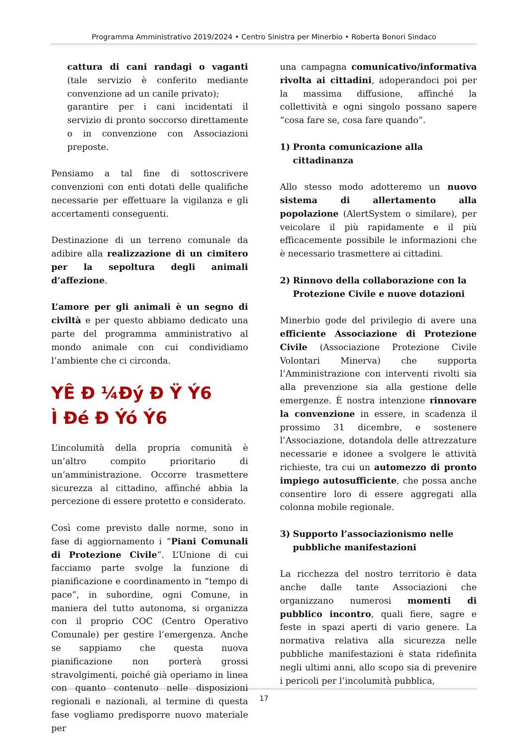Programma Amministrativo 2019/2024 • Centro Sinistra per Minerbio • Roberta Bonori Sindaco
cattura di cani randagi o vaganti (tale servizio è conferito mediante convenzione ad un canile privato);
garantire per i cani incidentati il servizio di pronto soccorso direttamente o in convenzione con Associazioni preposte.
Pensiamo a tal fine di sottoscrivere convenzioni con enti dotati delle qualifiche necessarie per effettuare la vigilanza e gli accertamenti conseguenti.
Destinazione di un terreno comunale da adibire alla realizzazione di un cimitero per la sepoltura degli animali d’affezione.
L’amore per gli animali è un segno di civiltà e per questo abbiamo dedicato una parte del programma amministrativo al mondo animale con cui condividiamo l’ambiente che ci circonda.
YÊ Đ ¼Đý Đ Ÿ Ý6
Ì Đé Đ Ýó Ý6
L’incolumità della propria comunità è un’altro compito prioritario di un’amministrazione. Occorre trasmettere sicurezza al cittadino, affinché abbia la percezione di essere protetto e considerato.
Così come previsto dalle norme, sono in fase di aggiornamento i “Piani Comunali di Protezione Civile”. L’Unione di cui facciamo parte svolge la funzione di pianificazione e coordinamento in “tempo di pace”, in subordine, ogni Comune, in maniera del tutto autonoma, si organizza con il proprio COC (Centro Operativo Comunale) per gestire l’emergenza. Anche se sappiamo che questa nuova pianificazione non porterà grossi stravolgimenti, poiché già operiamo in linea con quanto contenuto nelle disposizioni regionali e nazionali, al termine di questa fase vogliamo predisporre nuovo materiale per
una campagna comunicativo/informativa rivolta ai cittadini, adoperandoci poi per la massima diffusione, affinché la collettività e ogni singolo possano sapere “cosa fare se, cosa fare quando”.
1) Pronta comunicazione alla cittadinanza
Allo stesso modo adotteremo un nuovo sistema di allertamento alla popolazione (AlertSystem o similare), per veicolare il più rapidamente e il più efficacemente possibile le informazioni che è necessario trasmettere ai cittadini.
2) Rinnovo della collaborazione con la Protezione Civile e nuove dotazioni
Minerbio gode del privilegio di avere una efficiente Associazione di Protezione Civile (Associazione Protezione Civile Volontari Minerva) che supporta l’Amministrazione con interventi rivolti sia alla prevenzione sia alla gestione delle emergenze. È nostra intenzione rinnovare la convenzione in essere, in scadenza il prossimo 31 dicembre, e sostenere l’Associazione, dotandola delle attrezzature necessarie e idonee a svolgere le attività richieste, tra cui un automezzo di pronto impiego autosufficiente, che possa anche consentire loro di essere aggregati alla colonna mobile regionale.
3) Supporto l’associazionismo nelle pubbliche manifestazioni
La ricchezza del nostro territorio è data anche dalle tante Associazioni che organizzano numerosi momenti di pubblico incontro, quali fiere, sagre e feste in spazi aperti di vario genere. La normativa relativa alla sicurezza nelle pubbliche manifestazioni è stata ridefinita negli ultimi anni, allo scopo sia di prevenire i pericoli per l’incolumità pubblica,
17